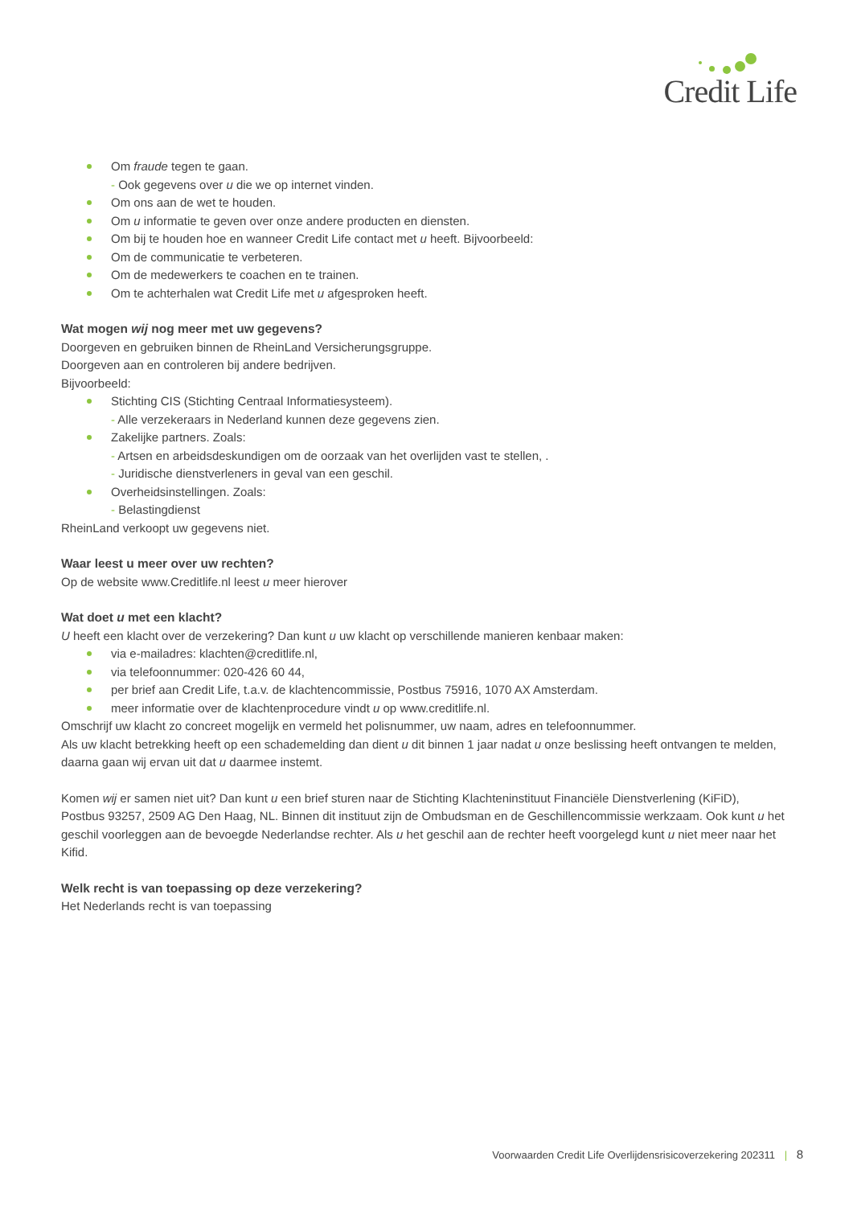Credit Life
Om fraude tegen te gaan.
- Ook gegevens over u die we op internet vinden.
Om ons aan de wet te houden.
Om u informatie te geven over onze andere producten en diensten.
Om bij te houden hoe en wanneer Credit Life contact met u heeft. Bijvoorbeeld:
Om de communicatie te verbeteren.
Om de medewerkers te coachen en te trainen.
Om te achterhalen wat Credit Life met u afgesproken heeft.
Wat mogen wij nog meer met uw gegevens?
Doorgeven en gebruiken binnen de RheinLand Versicherungsgruppe.
Doorgeven aan en controleren bij andere bedrijven.
Bijvoorbeeld:
Stichting CIS (Stichting Centraal Informatiesysteem).
- Alle verzekeraars in Nederland kunnen deze gegevens zien.
Zakelijke partners. Zoals:
- Artsen en arbeidsdeskundigen om de oorzaak van het overlijden vast te stellen, .
- Juridische dienstverleners in geval van een geschil.
Overheidsinstellingen. Zoals:
- Belastingdienst
RheinLand verkoopt uw gegevens niet.
Waar leest u meer over uw rechten?
Op de website www.Creditlife.nl leest u meer hierover
Wat doet u met een klacht?
U heeft een klacht over de verzekering? Dan kunt u uw klacht op verschillende manieren kenbaar maken:
via e-mailadres: klachten@creditlife.nl,
via telefoonnummer: 020-426 60 44,
per brief aan Credit Life, t.a.v. de klachtencommissie, Postbus 75916, 1070 AX Amsterdam.
meer informatie over de klachtenprocedure vindt u op www.creditlife.nl.
Omschrijf uw klacht zo concreet mogelijk en vermeld het polisnummer, uw naam, adres en telefoonnummer.
Als uw klacht betrekking heeft op een schademelding dan dient u dit binnen 1 jaar nadat u onze beslissing heeft ontvangen te melden, daarna gaan wij ervan uit dat u daarmee instemt.
Komen wij er samen niet uit? Dan kunt u een brief sturen naar de Stichting Klachteninstituut Financiële Dienstverlening (KiFiD), Postbus 93257, 2509 AG Den Haag, NL. Binnen dit instituut zijn de Ombudsman en de Geschillencommissie werkzaam. Ook kunt u het geschil voorleggen aan de bevoegde Nederlandse rechter. Als u het geschil aan de rechter heeft voorgelegd kunt u niet meer naar het Kifid.
Welk recht is van toepassing op deze verzekering?
Het Nederlands recht is van toepassing
Voorwaarden Credit Life Overlijdensrisicoverzekering 202311 | 8